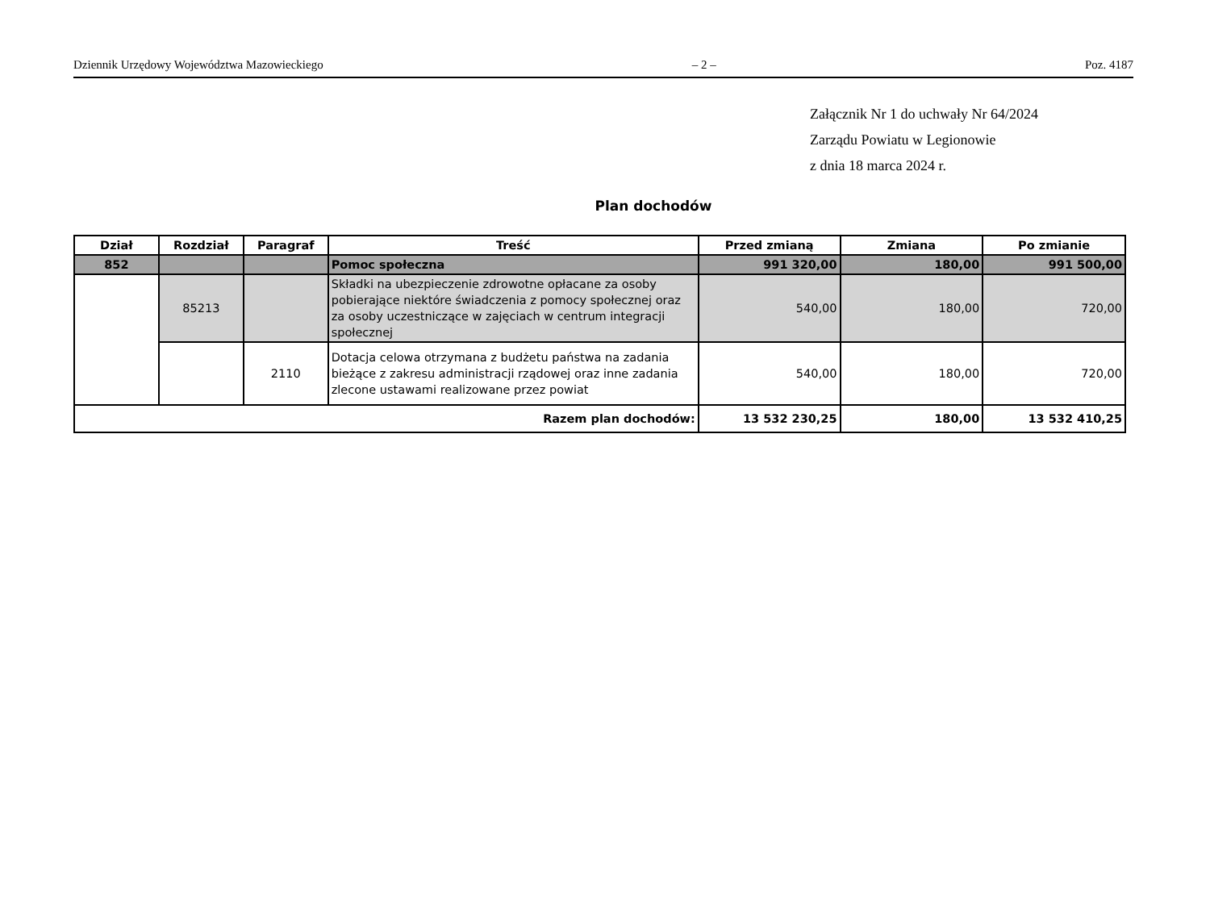Dziennik Urzędowy Województwa Mazowieckiego – 2 – Poz. 4187
Załącznik Nr 1 do uchwały Nr 64/2024
Zarządu Powiatu w Legionowie
z dnia 18 marca 2024 r.
Plan dochodów
| Dział | Rozdział | Paragraf | Treść | Przed zmianą | Zmiana | Po zmianie |
| --- | --- | --- | --- | --- | --- | --- |
| 852 | | | Pomoc społeczna | 991 320,00 | 180,00 | 991 500,00 |
| | 85213 | | Składki na ubezpieczenie zdrowotne opłacane za osoby pobierające niektóre świadczenia z pomocy społecznej oraz za osoby uczestniczące w zajęciach w centrum integracji społecznej | 540,00 | 180,00 | 720,00 |
| | | 2110 | Dotacja celowa otrzymana z budżetu państwa na zadania bieżące z zakresu administracji rządowej oraz inne zadania zlecone ustawami realizowane przez powiat | 540,00 | 180,00 | 720,00 |
| Razem plan dochodów: | | | | 13 532 230,25 | 180,00 | 13 532 410,25 |